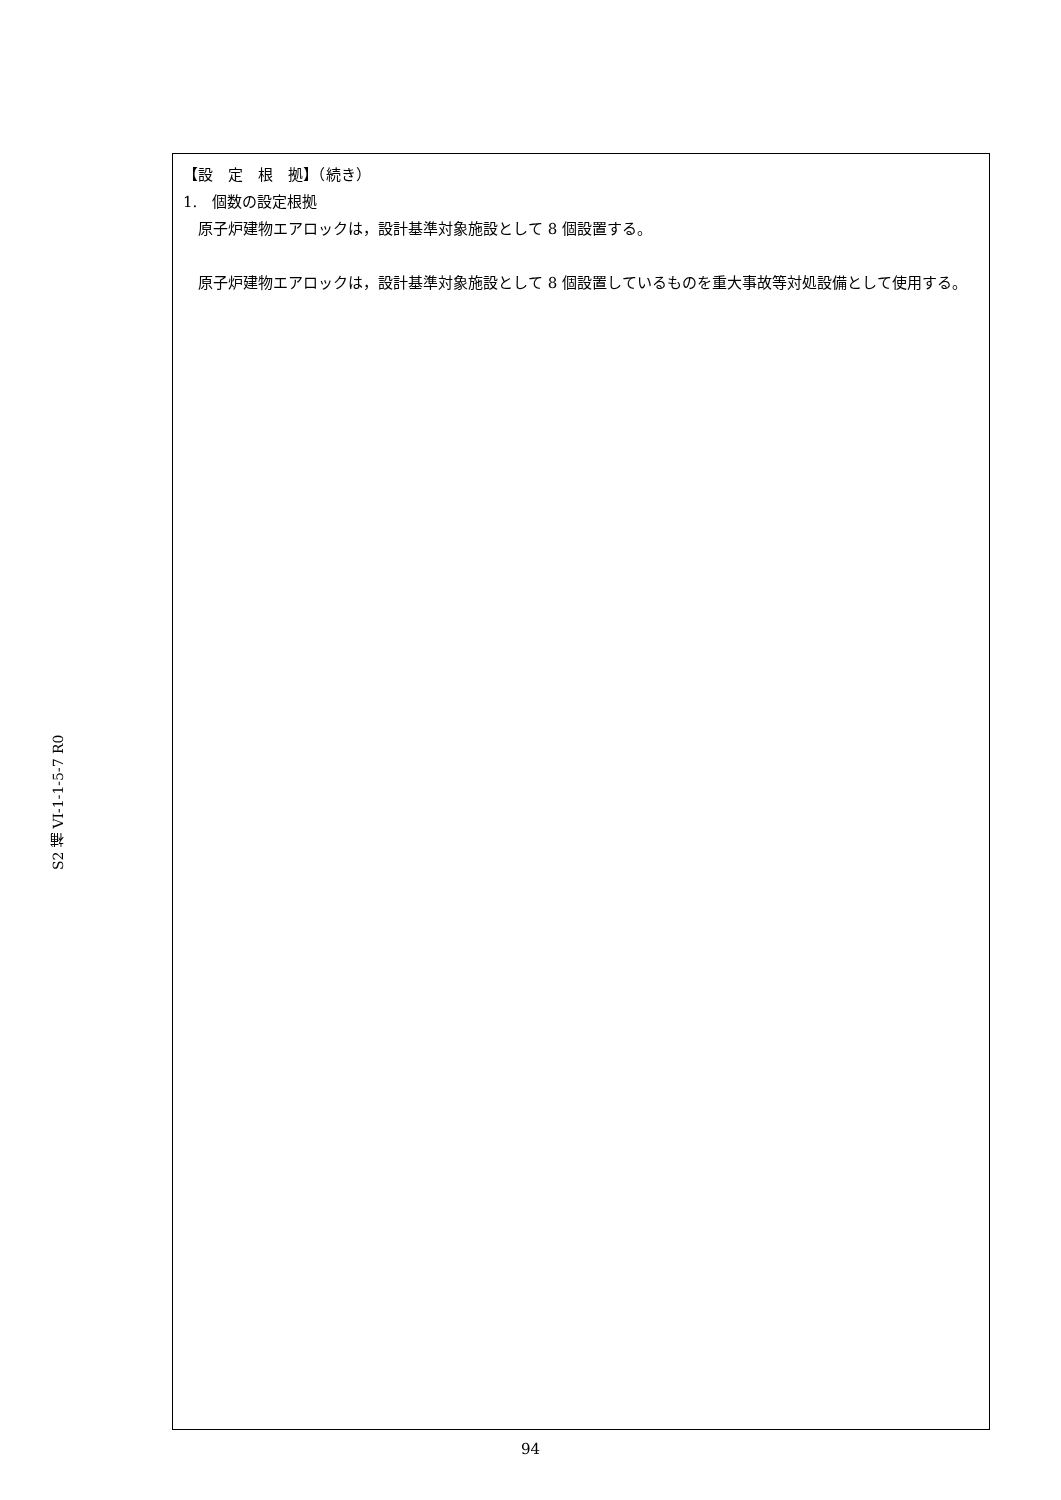S2 補 VI-1-1-5-7 R0
【設　定　根　拠】（続き）
1.　個数の設定根拠
　原子炉建物エアロックは，設計基準対象施設として 8 個設置する。
　原子炉建物エアロックは，設計基準対象施設として 8 個設置しているものを重大事故等対処設備として使用する。
94